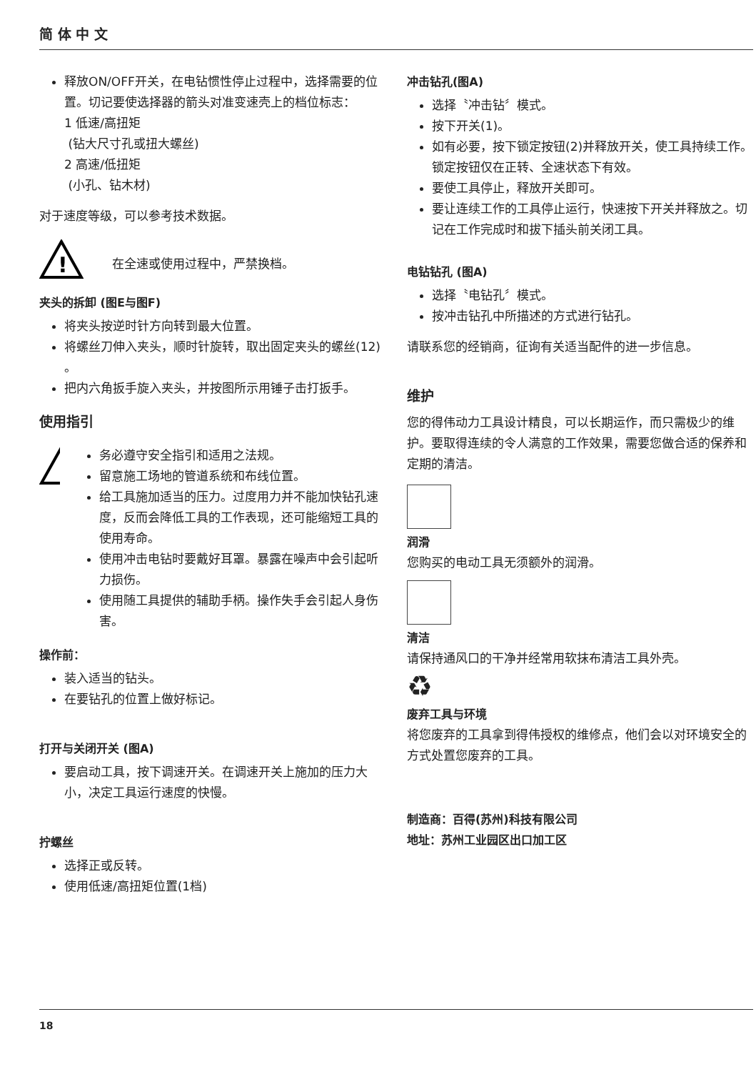简 体 中 文
释放ON/OFF开关，在电钻惯性停止过程中，选择需要的位置。切记要使选择器的箭头对准变速壳上的档位标志：
1 低速/高扭矩
(钻大尺寸孔或扭大螺丝)
2 高速/低扭矩
(小孔、钻木材)
对于速度等级，可以参考技术数据。
!
在全速或使用过程中，严禁换档。
夹头的拆卸 (图E与图F)
将夹头按逆时针方向转到最大位置。
将螺丝刀伸入夹头，顺时针旋转，取出固定夹头的螺丝(12) 。
把内六角扳手旋入夹头，并按图所示用锤子击打扳手。
使用指引
!
务必遵守安全指引和适用之法规。
留意施工场地的管道系统和布线位置。
给工具施加适当的压力。过度用力并不能加快钻孔速度，反而会降低工具的工作表现，还可能缩短工具的使用寿命。
使用冲击电钻时要戴好耳罩。暴露在噪声中会引起听力损伤。
使用随工具提供的辅助手柄。操作失手会引起人身伤害。
操作前：
装入适当的钻头。
在要钻孔的位置上做好标记。
打开与关闭开关 (图A)
要启动工具，按下调速开关。在调速开关上施加的压力大小，决定工具运行速度的快慢。
拧螺丝
选择正或反转。
使用低速/高扭矩位置(1档)
冲击钻孔(图A)
选择〝冲击钻〞模式。
按下开关(1)。
如有必要，按下锁定按钮(2)并释放开关，使工具持续工作。锁定按钮仅在正转、全速状态下有效。
要使工具停止，释放开关即可。
要让连续工作的工具停止运行，快速按下开关并释放之。切记在工作完成时和拔下插头前关闭工具。
电钻钻孔 (图A)
选择〝电钻孔〞模式。
按冲击钻孔中所描述的方式进行钻孔。
请联系您的经销商，征询有关适当配件的进一步信息。
维护
您的得伟动力工具设计精良，可以长期运作，而只需极少的维护。要取得连续的令人满意的工作效果，需要您做合适的保养和定期的清洁。
润滑
您购买的电动工具无须额外的润滑。
清洁
请保持通风口的干净并经常用软抹布清洁工具外壳。
♻
废弃工具与环境
将您废弃的工具拿到得伟授权的维修点，他们会以对环境安全的方式处置您废弃的工具。
制造商：百得(苏州)科技有限公司
地址：苏州工业园区出口加工区
18